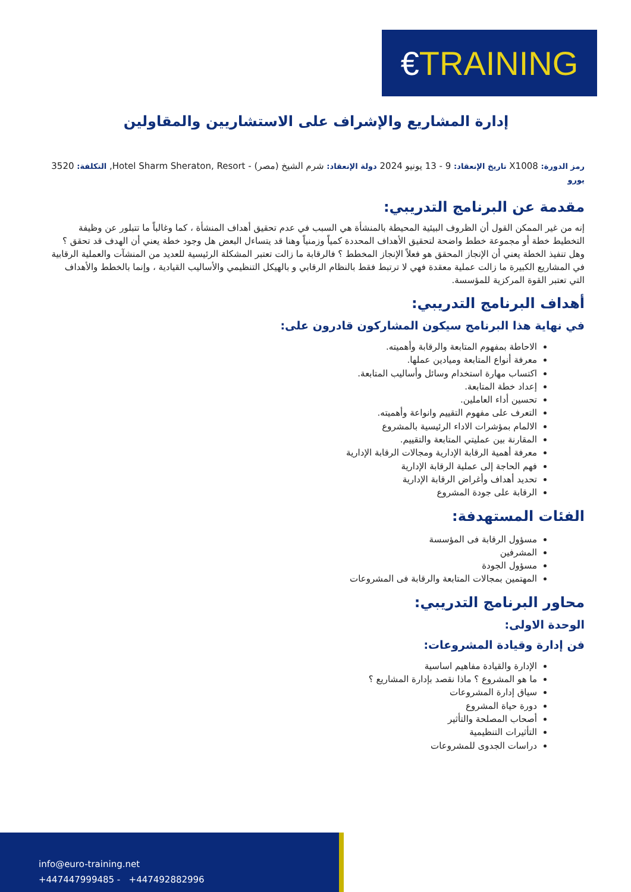€ TRAINING
إدارة المشاريع والإشراف على الاستشاريين والمقاولين
رمز الدورة: X1008 تاريخ الإنعقاد: 9 - 13 يونيو 2024 دولة الإنعقاد: شرم الشيخ (مصر) - Hotel Sharm Sheraton, Resort, التكلفة: 3520 يورو
مقدمة عن البرنامج التدريبي:
إنه من غير الممكن القول أن الظروف البيئية المحيطة بالمنشأة هي السبب في عدم تحقيق أهداف المنشأة ، كما وغالباً ما تتبلور عن وظيفة التخطيط خطة أو مجموعة خطط واضحة لتحقيق الأهداف المحددة كمياً وزمنياً وهنا قد يتساءل البعض هل وجود خطة يعني أن الهدف قد تحقق ؟ وهل تنفيذ الخطة يعني أن الإنجاز المحقق هو فعلاً الإنجاز المخطط ؟ فالرقابة ما زالت تعتبر المشكلة الرئيسية للعديد من المنشآت والعملية الرقابية في المشاريع الكبيرة ما زالت عملية معقدة فهي لا ترتبط فقط بالنظام الرقابي و بالهيكل التنظيمي والأساليب القيادية ، وإنما بالخطط والأهداف التي تعتبر القوة المركزية للمؤسسة.
أهداف البرنامج التدريبي:
في نهاية هذا البرنامج سيكون المشاركون قادرون على:
الاحاطة بمفهوم المتابعة والرقابة وأهميته.
معرفة أنواع المتابعة وميادين عملها.
اكتساب مهارة استخدام وسائل وأساليب المتابعة.
إعداد خطة المتابعة.
تحسين أداء العاملين.
التعرف على مفهوم التقييم وانواعة وأهميته.
الالمام بمؤشرات الاداء الرئيسية بالمشروع
المقارنة بين عمليتي المتابعة والتقييم.
معرفة أهمية الرقابة الإدارية ومجالات الرقابة الإدارية
فهم الحاجة إلى عملية الرقابة الإدارية
تحديد أهداف وأغراض الرقابة الإدارية
الرقابة على جودة المشروع
الفئات المستهدفة:
مسؤول الرقابة فى المؤسسة
المشرفين
مسؤول الجودة
المهتمين بمجالات المتابعة والرقابة فى المشروعات
محاور البرنامج التدريبي:
الوحدة الاولى:
فن إدارة وقيادة المشروعات:
الإدارة والقيادة مفاهيم اساسية
ما هو المشروع ؟ ماذا نقصد بإدارة المشاريع ؟
سياق إدارة المشروعات
دورة حياة المشروع
أصحاب المصلحة والتأثير
التأثيرات التنظيمية
دراسات الجدوى للمشروعات
info@euro-training.net
+447447999485 - +447492882996